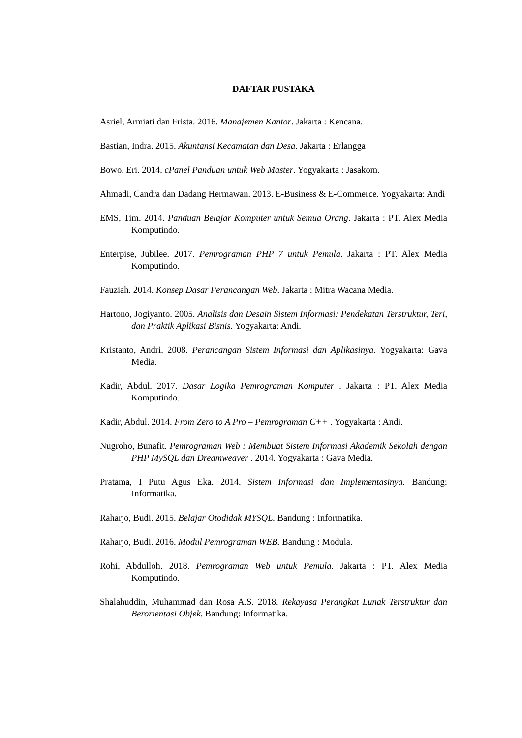DAFTAR PUSTAKA
Asriel, Armiati dan Frista. 2016. Manajemen Kantor. Jakarta : Kencana.
Bastian, Indra. 2015. Akuntansi Kecamatan dan Desa. Jakarta : Erlangga
Bowo, Eri. 2014. cPanel Panduan untuk Web Master. Yogyakarta : Jasakom.
Ahmadi, Candra dan Dadang Hermawan. 2013. E-Business & E-Commerce. Yogyakarta: Andi
EMS, Tim. 2014. Panduan Belajar Komputer untuk Semua Orang. Jakarta : PT. Alex Media Komputindo.
Enterpise, Jubilee. 2017. Pemrograman PHP 7 untuk Pemula. Jakarta : PT. Alex Media Komputindo.
Fauziah. 2014. Konsep Dasar Perancangan Web. Jakarta : Mitra Wacana Media.
Hartono, Jogiyanto. 2005. Analisis dan Desain Sistem Informasi: Pendekatan Terstruktur, Teri, dan Praktik Aplikasi Bisnis. Yogyakarta: Andi.
Kristanto, Andri. 2008. Perancangan Sistem Informasi dan Aplikasinya. Yogyakarta: Gava Media.
Kadir, Abdul. 2017. Dasar Logika Pemrograman Komputer . Jakarta : PT. Alex Media Komputindo.
Kadir, Abdul. 2014. From Zero to A Pro – Pemrograman C++ . Yogyakarta : Andi.
Nugroho, Bunafit. Pemrograman Web : Membuat Sistem Informasi Akademik Sekolah dengan PHP MySQL dan Dreamweaver . 2014. Yogyakarta : Gava Media.
Pratama, I Putu Agus Eka. 2014. Sistem Informasi dan Implementasinya. Bandung: Informatika.
Raharjo, Budi. 2015. Belajar Otodidak MYSQL. Bandung : Informatika.
Raharjo, Budi. 2016. Modul Pemrograman WEB. Bandung : Modula.
Rohi, Abdulloh. 2018. Pemrograman Web untuk Pemula. Jakarta : PT. Alex Media Komputindo.
Shalahuddin, Muhammad dan Rosa A.S. 2018. Rekayasa Perangkat Lunak Terstruktur dan Berorientasi Objek. Bandung: Informatika.